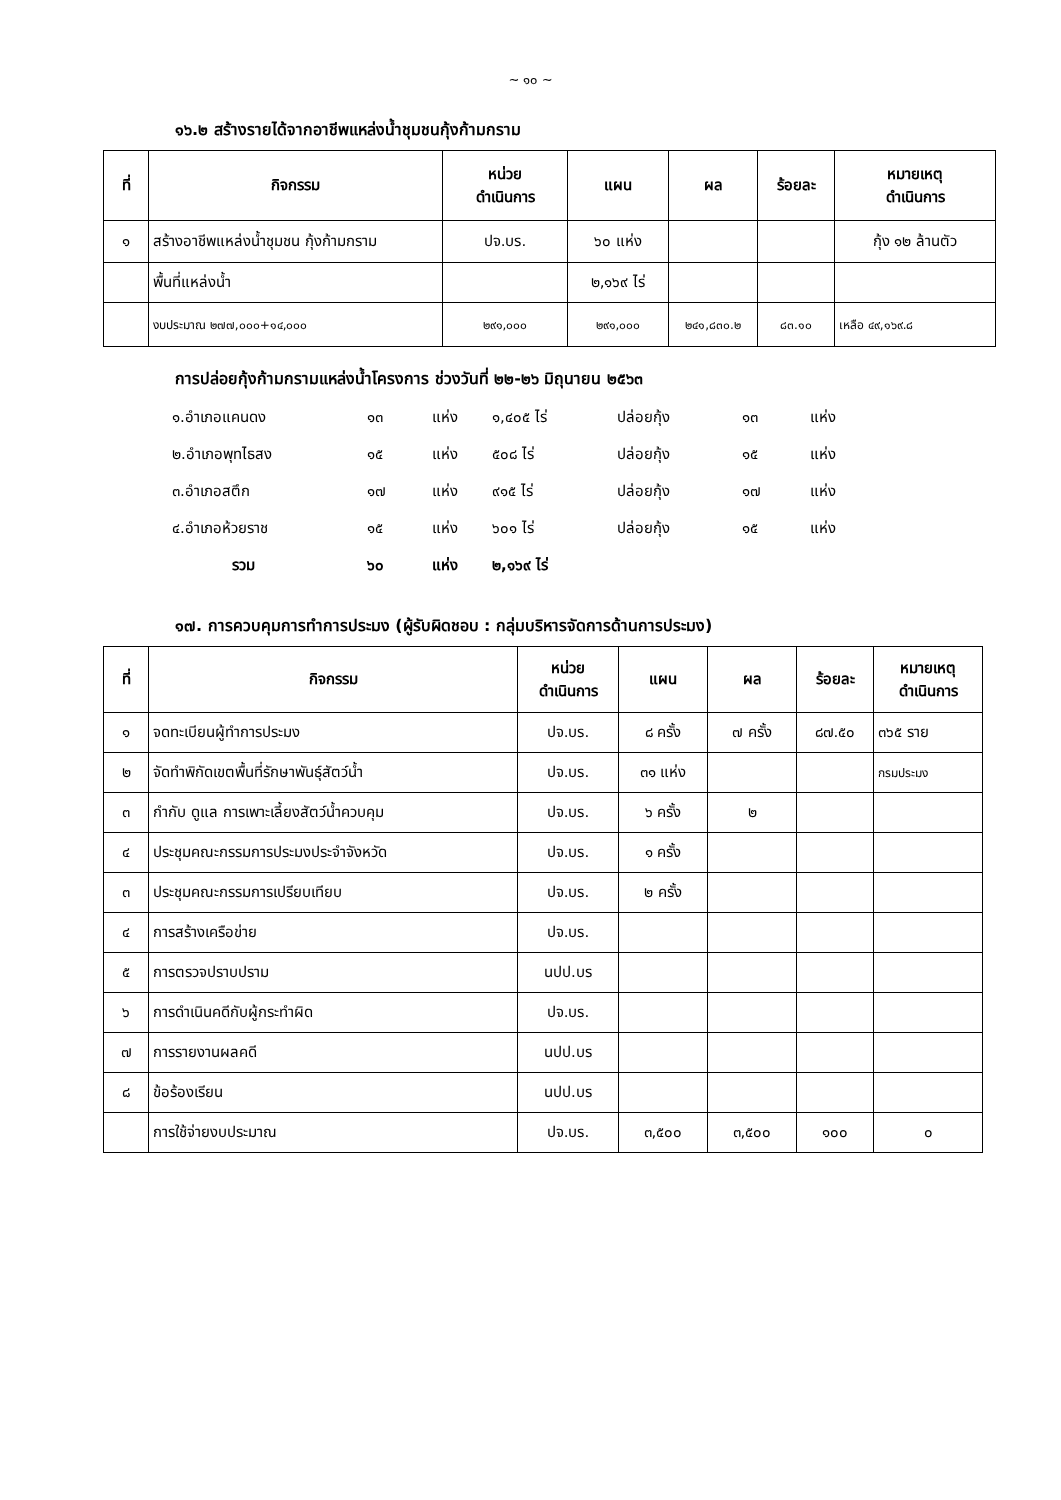~ ๑๐ ~
๑๖.๒ สร้างรายได้จากอาชีพแหล่งน้ำชุมชนกุ้งก้ามกราม
| ที่ | กิจกรรม | หน่วย ดำเนินการ | แผน | ผล | ร้อยละ | หมายเหตุ ดำเนินการ |
| --- | --- | --- | --- | --- | --- | --- |
| ๑ | สร้างอาชีพแหล่งน้ำชุมชน กุ้งก้ามกราม | ปจ.บร. | ๖๐ แห่ง | | | กุ้ง ๑๒ ล้านตัว |
| | พื้นที่แหล่งน้ำ | | ๒,๑๖๙ ไร่ | | | |
| | งบประมาณ ๒๗๗,๐๐๐+๑๔,๐๐๐ | ๒๙๑,๐๐๐ | ๒๙๑,๐๐๐ | ๒๔๑,๘๓๐.๒ | ๘๓.๑๐ | เหลือ ๔๙,๑๖๙.๘ |
การปล่อยกุ้งก้ามกรามแหล่งน้ำโครงการ ช่วงวันที่ ๒๒-๒๖ มิถุนายน ๒๕๖๓
๑.อำเภอแคนดง ๑๓ แห่ง ๑,๔๐๕ ไร่ ปล่อยกุ้ง ๑๓ แห่ง
๒.อำเภอพุทไธสง ๑๕ แห่ง ๕๐๘ ไร่ ปล่อยกุ้ง ๑๕ แห่ง
๓.อำเภอสตึก ๑๗ แห่ง ๙๑๕ ไร่ ปล่อยกุ้ง ๑๗ แห่ง
๔.อำเภอห้วยราช ๑๕ แห่ง ๖๐๑ ไร่ ปล่อยกุ้ง ๑๕ แห่ง
รวม ๖๐ แห่ง ๒,๑๖๙ ไร่
๑๗. การควบคุมการทำการประมง (ผู้รับผิดชอบ : กลุ่มบริหารจัดการด้านการประมง)
| ที่ | กิจกรรม | หน่วย ดำเนินการ | แผน | ผล | ร้อยละ | หมายเหตุ ดำเนินการ |
| --- | --- | --- | --- | --- | --- | --- |
| ๑ | จดทะเบียนผู้ทำการประมง | ปจ.บร. | ๘ ครั้ง | ๗ ครั้ง | ๘๗.๕๐ | ๓๖๕ ราย |
| ๒ | จัดทำพิกัดเขตพื้นที่รักษาพันธุ์สัตว์น้ำ | ปจ.บร. | ๓๑ แห่ง | | | กรมประมง |
| ๓ | กำกับ ดูแล การเพาะเลี้ยงสัตว์น้ำควบคุม | ปจ.บร. | ๖ ครั้ง | ๒ | | |
| ๔ | ประชุมคณะกรรมการประมงประจำจังหวัด | ปจ.บร. | ๑ ครั้ง | | | |
| ๓ | ประชุมคณะกรรมการเปรียบเทียบ | ปจ.บร. | ๒ ครั้ง | | | |
| ๔ | การสร้างเครือข่าย | ปจ.บร. | | | | |
| ๕ | การตรวจปราบปราม | นปป.บร | | | | |
| ๖ | การดำเนินคดีกับผู้กระทำผิด | ปจ.บร. | | | | |
| ๗ | การรายงานผลคดี | นปป.บร | | | | |
| ๘ | ข้อร้องเรียน | นปป.บร | | | | |
| | การใช้จ่ายงบประมาณ | ปจ.บร. | ๓,๕๐๐ | ๓,๕๐๐ | ๑๐๐ | ๐ |